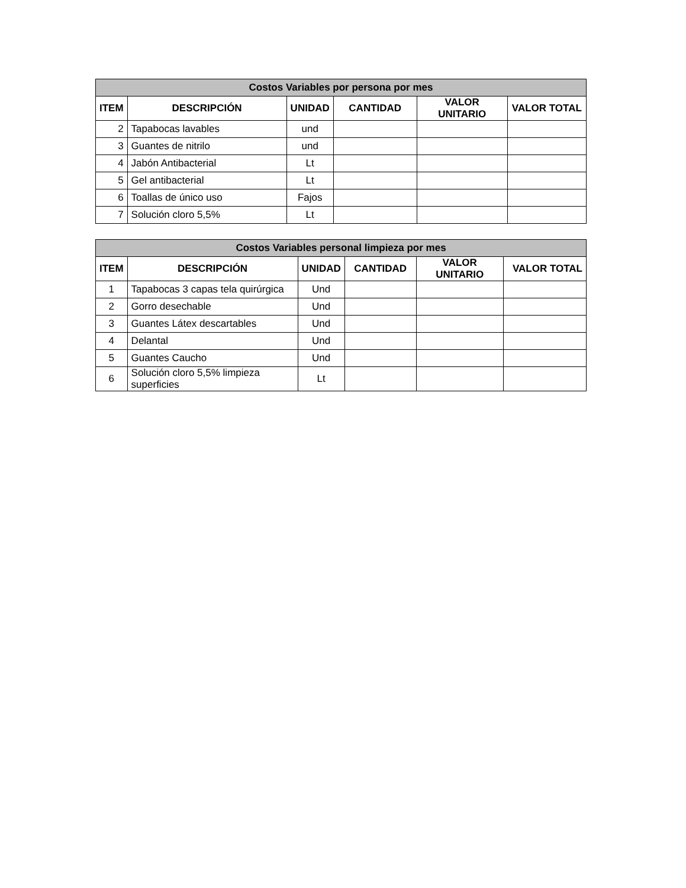| Costos Variables por persona por mes | | | | | |
| --- | --- | --- | --- | --- | --- |
| ITEM | DESCRIPCIÓN | UNIDAD | CANTIDAD | VALOR UNITARIO | VALOR TOTAL |
| 2 | Tapabocas lavables | und | | | |
| 3 | Guantes de nitrilo | und | | | |
| 4 | Jabón Antibacterial | Lt | | | |
| 5 | Gel antibacterial | Lt | | | |
| 6 | Toallas de único uso | Fajos | | | |
| 7 | Solución cloro 5,5% | Lt | | | |
| Costos Variables personal limpieza por mes | | | | | |
| --- | --- | --- | --- | --- | --- |
| ITEM | DESCRIPCIÓN | UNIDAD | CANTIDAD | VALOR UNITARIO | VALOR TOTAL |
| 1 | Tapabocas 3 capas tela quirúrgica | Und | | | |
| 2 | Gorro desechable | Und | | | |
| 3 | Guantes Látex descartables | Und | | | |
| 4 | Delantal | Und | | | |
| 5 | Guantes Caucho | Und | | | |
| 6 | Solución cloro 5,5% limpieza superficies | Lt | | | |